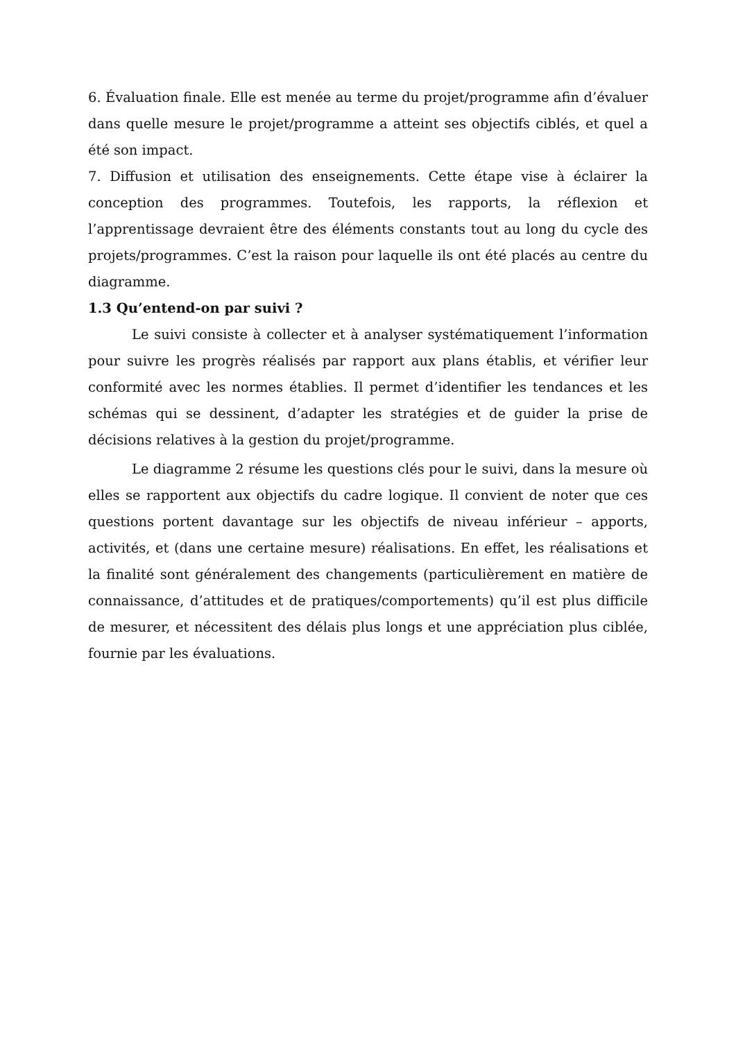6. Évaluation finale. Elle est menée au terme du projet/programme afin d’évaluer dans quelle mesure le projet/programme a atteint ses objectifs ciblés, et quel a été son impact.
7. Diffusion et utilisation des enseignements. Cette étape vise à éclairer la conception des programmes. Toutefois, les rapports, la réflexion et l’apprentissage devraient être des éléments constants tout au long du cycle des projets/programmes. C’est la raison pour laquelle ils ont été placés au centre du diagramme.
1.3 Qu’entend-on par suivi ?
Le suivi consiste à collecter et à analyser systématiquement l’information pour suivre les progrès réalisés par rapport aux plans établis, et vérifier leur conformité avec les normes établies. Il permet d’identifier les tendances et les schémas qui se dessinent, d’adapter les stratégies et de guider la prise de décisions relatives à la gestion du projet/programme.
Le diagramme 2 résume les questions clés pour le suivi, dans la mesure où elles se rapportent aux objectifs du cadre logique. Il convient de noter que ces questions portent davantage sur les objectifs de niveau inférieur – apports, activités, et (dans une certaine mesure) réalisations. En effet, les réalisations et la finalité sont généralement des changements (particulièrement en matière de connaissance, d’attitudes et de pratiques/comportements) qu’il est plus difficile de mesurer, et nécessitent des délais plus longs et une appréciation plus ciblée, fournie par les évaluations.